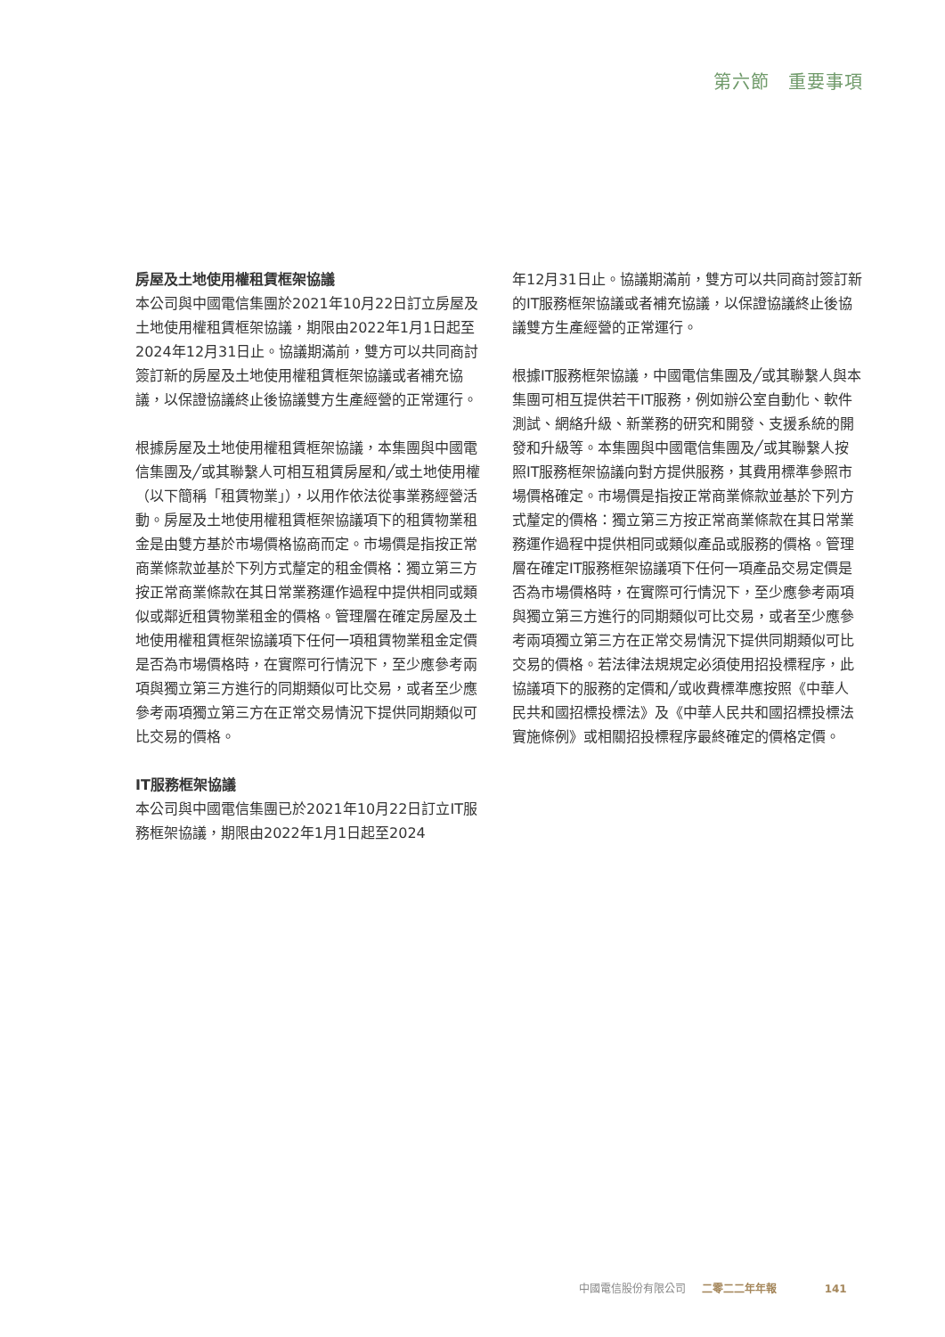第六節　重要事項
房屋及土地使用權租賃框架協議
本公司與中國電信集團於2021年10月22日訂立房屋及土地使用權租賃框架協議，期限由2022年1月1日起至2024年12月31日止。協議期滿前，雙方可以共同商討簽訂新的房屋及土地使用權租賃框架協議或者補充協議，以保證協議終止後協議雙方生產經營的正常運行。
根據房屋及土地使用權租賃框架協議，本集團與中國電信集團及╱或其聯繫人可相互租賃房屋和╱或土地使用權（以下簡稱「租賃物業」），以用作依法從事業務經營活動。房屋及土地使用權租賃框架協議項下的租賃物業租金是由雙方基於市場價格協商而定。市場價是指按正常商業條款並基於下列方式釐定的租金價格：獨立第三方按正常商業條款在其日常業務運作過程中提供相同或類似或鄰近租賃物業租金的價格。管理層在確定房屋及土地使用權租賃框架協議項下任何一項租賃物業租金定價是否為市場價格時，在實際可行情況下，至少應參考兩項與獨立第三方進行的同期類似可比交易，或者至少應參考兩項獨立第三方在正常交易情況下提供同期類似可比交易的價格。
IT服務框架協議
本公司與中國電信集團已於2021年10月22日訂立IT服務框架協議，期限由2022年1月1日起至2024
年12月31日止。協議期滿前，雙方可以共同商討簽訂新的IT服務框架協議或者補充協議，以保證協議終止後協議雙方生產經營的正常運行。
根據IT服務框架協議，中國電信集團及╱或其聯繫人與本集團可相互提供若干IT服務，例如辦公室自動化、軟件測試、網絡升級、新業務的研究和開發、支援系統的開發和升級等。本集團與中國電信集團及╱或其聯繫人按照IT服務框架協議向對方提供服務，其費用標準參照市場價格確定。市場價是指按正常商業條款並基於下列方式釐定的價格：獨立第三方按正常商業條款在其日常業務運作過程中提供相同或類似產品或服務的價格。管理層在確定IT服務框架協議項下任何一項產品交易定價是否為市場價格時，在實際可行情況下，至少應參考兩項與獨立第三方進行的同期類似可比交易，或者至少應參考兩項獨立第三方在正常交易情況下提供同期類似可比交易的價格。若法律法規規定必須使用招投標程序，此協議項下的服務的定價和╱或收費標準應按照《中華人民共和國招標投標法》及《中華人民共和國招標投標法實施條例》或相關招投標程序最終確定的價格定價。
中國電信股份有限公司 二零二二年年報 141